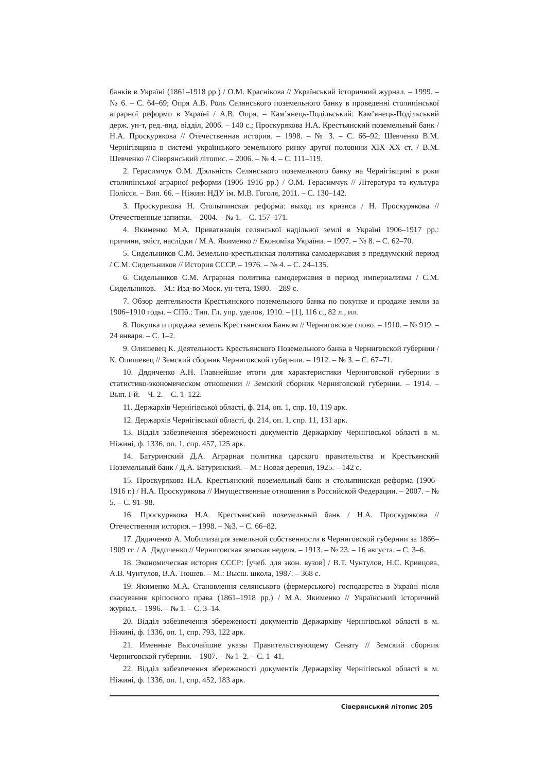банків в Україні (1861–1918 рр.) / О.М. Краснікова // Український історичний журнал. – 1999. – № 6. – С. 64–69; Опря А.В. Роль Селянського поземельного банку в проведенні столипінської аграрної реформи в Україні / А.В. Опря. – Кам’янець-Подільський: Кам’янець-Подільський держ. ун-т, ред.-вид. відділ, 2006. – 140 с.; Проскурякова Н.А. Крестьянский поземельный банк / Н.А. Проскурякова // Отечественная история. – 1998. – № 3. – С. 66–92; Шевченко В.М. Чернігівщина в системі українського земельного ринку другої половини ХІХ–ХХ ст. / В.М. Шевченко // Сіверянський літопис. – 2006. – № 4. – С. 111–119.
2. Герасимчук О.М. Діяльність Селянського поземельного банку на Чернігівщині в роки столипінської аграрної реформи (1906–1916 рр.) / О.М. Герасимчук // Література та культура Полісся. – Вип. 66. – Ніжин: НДУ ім. М.В. Гоголя, 2011. – С. 130–142.
3. Проскурякова Н. Столыпинская реформа: выход из кризиса / Н. Проскурякова // Отечественные записки. – 2004. – № 1. – С. 157–171.
4. Якименко М.А. Приватизація селянської надільної землі в Україні 1906–1917 рр.: причини, зміст, наслідки / М.А. Якименко // Економіка України. – 1997. – № 8. – С. 62–70.
5. Сидельников С.М. Земельно-крестьянская политика самодержавия в преддумский период / С.М. Сидельников // История СССР. – 1976. – № 4. – С. 24–135.
6. Сидельников С.М. Аграрная политика самодержавия в период империализма / С.М. Сидельников. – М.: Изд-во Моск. ун-тета, 1980. – 289 с.
7. Обзор деятельности Крестьянского поземельного банка по покупке и продаже земли за 1906–1910 годы. – СПб.: Тип. Гл. упр. уделов, 1910. – [1], 116 с., 82 л., ил.
8. Покупка и продажа земель Крестьянским Банком // Черниговское слово. – 1910. – № 919. – 24 января. – С. 1–2.
9. Олишевец К. Деятельность Крестьянского Поземельного банка в Черниговской губернии / К. Олишевец // Земский сборник Черниговской губернии. – 1912. – № 3. – С. 67–71.
10. Дядиченко А.Н. Главнейшие итоги для характеристики Черниговской губернии в статистико-экономическом отношении // Земский сборник Черниговской губернии. – 1914. – Вып. І-й. – Ч. 2. – С. 1–122.
11. Держархів Чернігівської області, ф. 214, оп. 1, спр. 10, 119 арк.
12. Держархів Чернігівської області, ф. 214, оп. 1, спр. 11, 131 арк.
13. Відділ забезпечення збереженості документів Держархіву Чернігівської області в м. Ніжині, ф. 1336, оп. 1, спр. 457, 125 арк.
14. Батуринский Д.А. Аграрная политика царского правительства и Крестьянский Поземельный банк / Д.А. Батуринский. – М.: Новая деревня, 1925. – 142 с.
15. Проскурякова Н.А. Крестьянский поземельный банк и столыпинская реформа (1906–1916 г.) / Н.А. Проскурякова // Имущественные отношения в Российской Федерации. – 2007. – № 5. – С. 91–98.
16. Проскурякова Н.А. Крестьянский поземельный банк / Н.А. Проскурякова // Отечественная история. – 1998. – №3. – С. 66–82.
17. Дядиченко А. Мобилизация земельной собственности в Черниговской губернии за 1866–1909 гг. / А. Дядиченко // Черниговская земская неделя. – 1913. – № 23. – 16 августа. – С. 3–6.
18. Экономическая история СССР: [учеб. для экон. вузов] / В.Т. Чунтулов, Н.С. Кривцова, А.В. Чунтулов, В.А. Тюшев. – М.: Высш. школа, 1987. – 368 с.
19. Якименко М.А. Становлення селянського (фермерського) господарства в Україні після скасування кріпосного права (1861–1918 рр.) / М.А. Якименко // Український історичний журнал. – 1996. – № 1. – С. 3–14.
20. Відділ забезпечення збереженості документів Держархіву Чернігівської області в м. Ніжині, ф. 1336, оп. 1, спр. 793, 122 арк.
21. Именные Высочайшие указы Правительствующему Сенату // Земский сборник Черниговской губернии. – 1907. – № 1–2. – С. 1–41.
22. Відділ забезпечення збереженості документів Держархіву Чернігівської області в м. Ніжині, ф. 1336, оп. 1, спр. 452, 183 арк.
Сіверянський літопис 205